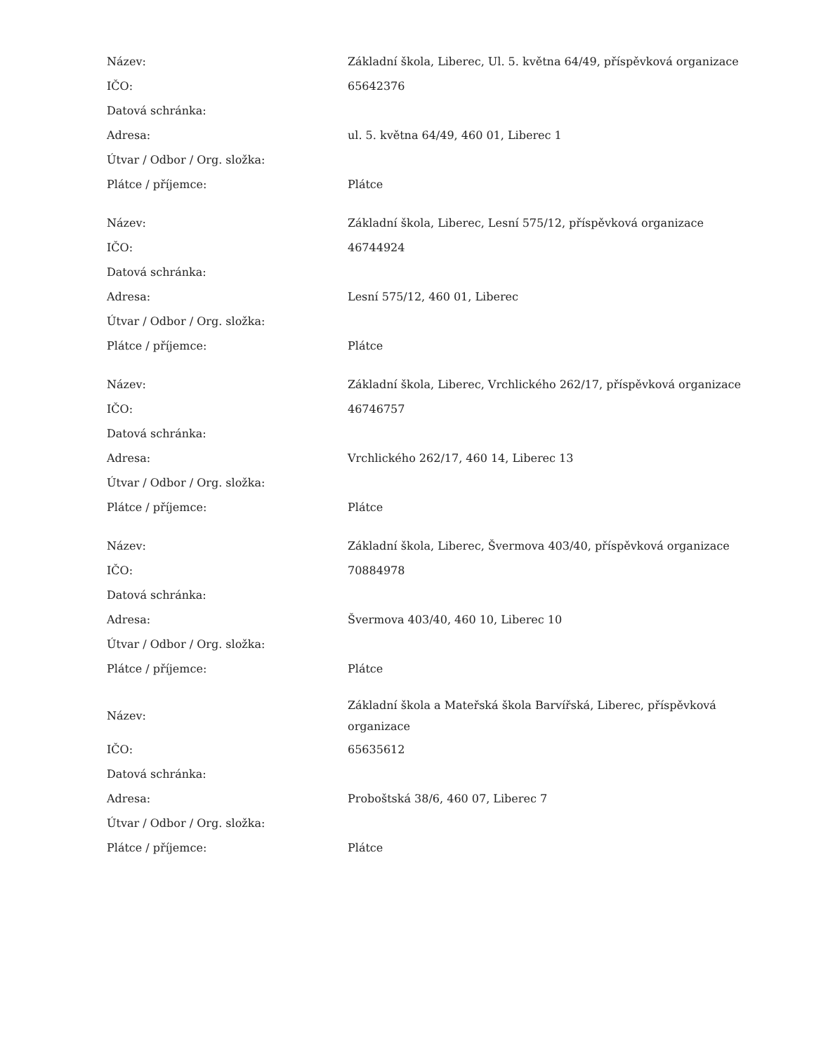| Název: | Základní škola, Liberec, Ul. 5. května 64/49, příspěvková organizace |
| IČO: | 65642376 |
| Datová schránka: | |
| Adresa: | ul. 5. května 64/49, 460 01, Liberec 1 |
| Útvar / Odbor / Org. složka: | |
| Plátce / příjemce: | Plátce |
| Název: | Základní škola, Liberec, Lesní 575/12, příspěvková organizace |
| IČO: | 46744924 |
| Datová schránka: | |
| Adresa: | Lesní 575/12, 460 01, Liberec |
| Útvar / Odbor / Org. složka: | |
| Plátce / příjemce: | Plátce |
| Název: | Základní škola, Liberec, Vrchlického 262/17, příspěvková organizace |
| IČO: | 46746757 |
| Datová schránka: | |
| Adresa: | Vrchlického 262/17, 460 14, Liberec 13 |
| Útvar / Odbor / Org. složka: | |
| Plátce / příjemce: | Plátce |
| Název: | Základní škola, Liberec, Švermova 403/40, příspěvková organizace |
| IČO: | 70884978 |
| Datová schránka: | |
| Adresa: | Švermova 403/40, 460 10, Liberec 10 |
| Útvar / Odbor / Org. složka: | |
| Plátce / příjemce: | Plátce |
| Název: | Základní škola a Mateřská škola Barvířská, Liberec, příspěvková organizace |
| IČO: | 65635612 |
| Datová schránka: | |
| Adresa: | Proboštská 38/6, 460 07, Liberec 7 |
| Útvar / Odbor / Org. složka: | |
| Plátce / příjemce: | Plátce |